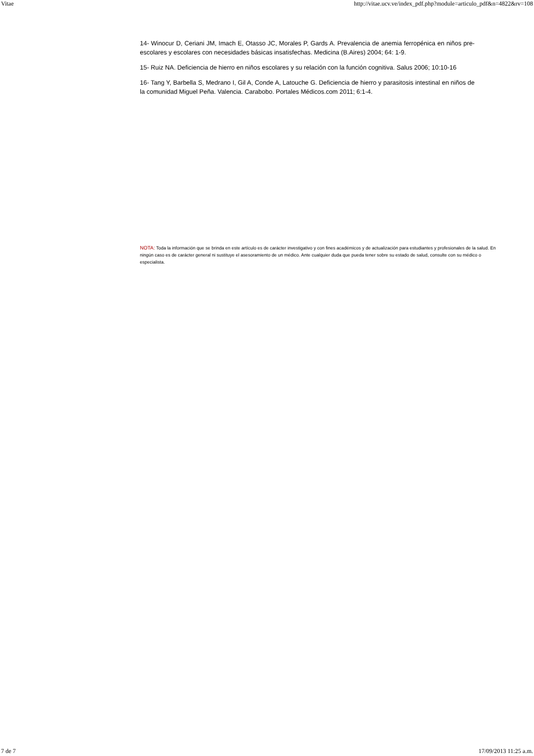Vitae http://vitae.ucv.ve/index_pdf.php?module=articulo_pdf&n=4822&rv=108
14- Winocur D, Ceriani JM, Imach E, Otasso JC, Morales P, Gards A. Prevalencia de anemia ferropénica en niños pre-escolares y escolares con necesidades básicas insatisfechas. Medicina (B.Aires) 2004; 64: 1-9.
15- Ruiz NA. Deficiencia de hierro en niños escolares y su relación con la función cognitiva. Salus 2006; 10:10-16
16- Tang Y, Barbella S, Medrano I, Gil A, Conde A, Latouche G. Deficiencia de hierro y parasitosis intestinal en niños de la comunidad Miguel Peña. Valencia. Carabobo. Portales Médicos.com 2011; 6:1-4.
NOTA: Toda la información que se brinda en este artículo es de carácter investigativo y con fines académicos y de actualización para estudiantes y profesionales de la salud. En ningún caso es de carácter general ni sustituye el asesoramiento de un médico. Ante cualquier duda que pueda tener sobre su estado de salud, consulte con su médico o especialista.
7 de 7 17/09/2013 11:25 a.m.